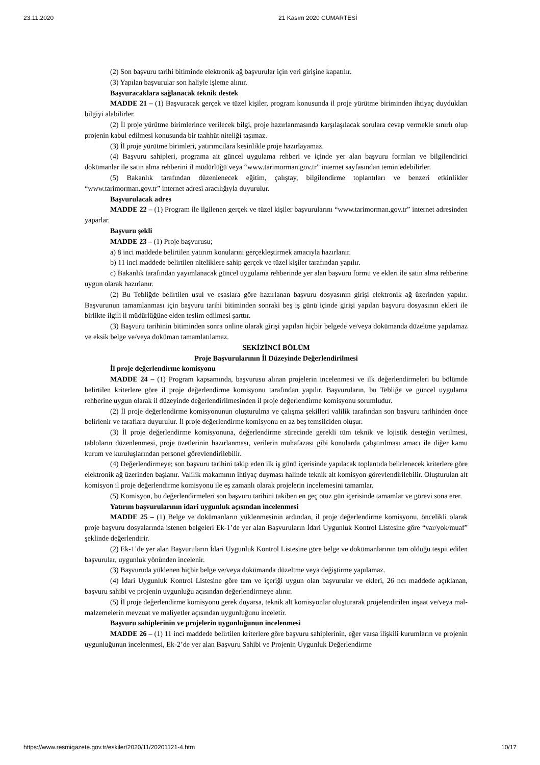23.11.2020 21 Kasım 2020 CUMARTESİ
(2) Son başvuru tarihi bitiminde elektronik ağ başvurular için veri girişine kapatılır.
(3) Yapılan başvurular son haliyle işleme alınır.
Başvuracaklara sağlanacak teknik destek
MADDE 21 – (1) Başvuracak gerçek ve tüzel kişiler, program konusunda il proje yürütme biriminden ihtiyaç duydukları bilgiyi alabilirler.
(2) İl proje yürütme birimlerince verilecek bilgi, proje hazırlanmasında karşılaşılacak sorulara cevap vermekle sınırlı olup projenin kabul edilmesi konusunda bir taahhüt niteliği taşımaz.
(3) İl proje yürütme birimleri, yatırımcılara kesinlikle proje hazırlayamaz.
(4) Başvuru sahipleri, programa ait güncel uygulama rehberi ve içinde yer alan başvuru formları ve bilgilendirici dokümanlar ile satın alma rehberini il müdürlüğü veya “www.tarimorman.gov.tr” internet sayfasından temin edebilirler.
(5) Bakanlık tarafından düzenlenecek eğitim, çalıştay, bilgilendirme toplantıları ve benzeri etkinlikler “www.tarimorman.gov.tr” internet adresi aracılığıyla duyurulur.
Başvurulacak adres
MADDE 22 – (1) Program ile ilgilenen gerçek ve tüzel kişiler başvurularını “www.tarimorman.gov.tr” internet adresinden yaparlar.
Başvuru şekli
MADDE 23 – (1) Proje başvurusu;
a) 8 inci maddede belirtilen yatırım konularını gerçekleştirmek amacıyla hazırlanır.
b) 11 inci maddede belirtilen niteliklere sahip gerçek ve tüzel kişiler tarafından yapılır.
c) Bakanlık tarafından yayımlanacak güncel uygulama rehberinde yer alan başvuru formu ve ekleri ile satın alma rehberine uygun olarak hazırlanır.
(2) Bu Tebliğde belirtilen usul ve esaslara göre hazırlanan başvuru dosyasının girişi elektronik ağ üzerinden yapılır. Başvurunun tamamlanması için başvuru tarihi bitiminden sonraki beş iş günü içinde girişi yapılan başvuru dosyasının ekleri ile birlikte ilgili il müdürlüğüne elden teslim edilmesi şarttır.
(3) Başvuru tarihinin bitiminden sonra online olarak girişi yapılan hiçbir belgede ve/veya dokümanda düzeltme yapılamaz ve eksik belge ve/veya doküman tamamlatılamaz.
SEKİZİNCİ BÖLÜM
Proje Başvurularının İl Düzeyinde Değerlendirilmesi
İl proje değerlendirme komisyonu
MADDE 24 – (1) Program kapsamında, başvurusu alınan projelerin incelenmesi ve ilk değerlendirmeleri bu bölümde belirtilen kriterlere göre il proje değerlendirme komisyonu tarafından yapılır. Başvuruların, bu Tebliğe ve güncel uygulama rehberine uygun olarak il düzeyinde değerlendirilmesinden il proje değerlendirme komisyonu sorumludur.
(2) İl proje değerlendirme komisyonunun oluşturulma ve çalışma şekilleri valilik tarafından son başvuru tarihinden önce belirlenir ve taraflara duyurulur. İl proje değerlendirme komisyonu en az beş temsilciden oluşur.
(3) İl proje değerlendirme komisyonuna, değerlendirme sürecinde gerekli tüm teknik ve lojistik desteğin verilmesi, tabloların düzenlenmesi, proje özetlerinin hazırlanması, verilerin muhafazası gibi konularda çalıştırılması amacı ile diğer kamu kurum ve kuruluşlarından personel görevlendirilebilir.
(4) Değerlendirmeye; son başvuru tarihini takip eden ilk iş günü içerisinde yapılacak toplantıda belirlenecek kriterlere göre elektronik ağ üzerinden başlanır. Valilik makamının ihtiyaç duyması halinde teknik alt komisyon görevlendirilebilir. Oluşturulan alt komisyon il proje değerlendirme komisyonu ile eş zamanlı olarak projelerin incelemesini tamamlar.
(5) Komisyon, bu değerlendirmeleri son başvuru tarihini takiben en geç otuz gün içerisinde tamamlar ve görevi sona erer.
Yatırım başvurularının idari uygunluk açısından incelenmesi
MADDE 25 – (1) Belge ve dokümanların yüklenmesinin ardından, il proje değerlendirme komisyonu, öncelikli olarak proje başvuru dosyalarında istenen belgeleri Ek-1’de yer alan Başvuruların İdari Uygunluk Kontrol Listesine göre “var/yok/muaf” şeklinde değerlendirir.
(2) Ek-1’de yer alan Başvuruların İdari Uygunluk Kontrol Listesine göre belge ve dokümanlarının tam olduğu tespit edilen başvurular, uygunluk yönünden incelenir.
(3) Başvuruda yüklenen hiçbir belge ve/veya dokümanda düzeltme veya değiştirme yapılamaz.
(4) İdari Uygunluk Kontrol Listesine göre tam ve içeriği uygun olan başvurular ve ekleri, 26 ncı maddede açıklanan, başvuru sahibi ve projenin uygunluğu açısından değerlendirmeye alınır.
(5) İl proje değerlendirme komisyonu gerek duyarsa, teknik alt komisyonlar oluşturarak projelendirilen inşaat ve/veya mal-malzemelerin mevzuat ve maliyetler açısından uygunluğunu inceletir.
Başvuru sahiplerinin ve projelerin uygunluğunun incelenmesi
MADDE 26 – (1) 11 inci maddede belirtilen kriterlere göre başvuru sahiplerinin, eğer varsa ilişkili kurumların ve projenin uygunluğunun incelenmesi, Ek-2’de yer alan Başvuru Sahibi ve Projenin Uygunluk Değerlendirme
https://www.resmigazete.gov.tr/eskiler/2020/11/20201121-4.htm 10/17